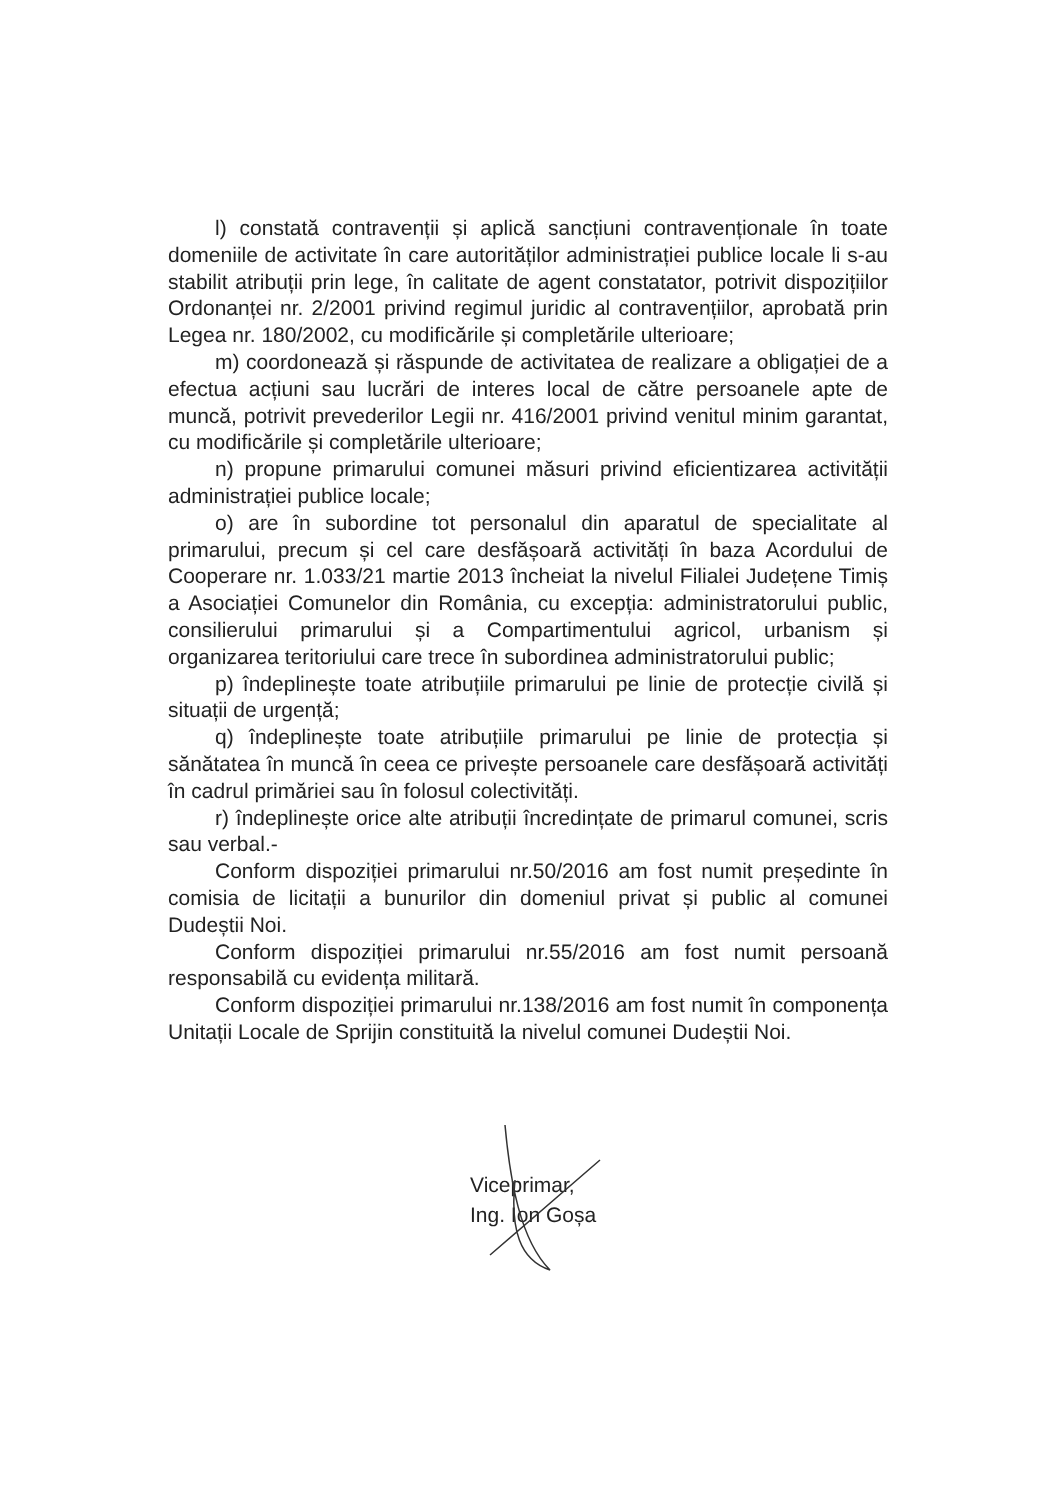l) constată contravenții și aplică sancțiuni contravenționale în toate domeniile de activitate în care autorităților administrației publice locale li s-au stabilit atribuții prin lege, în calitate de agent constatator, potrivit dispozițiilor Ordonanței nr. 2/2001 privind regimul juridic al contravențiilor, aprobată prin Legea nr. 180/2002, cu modificările și completările ulterioare;
m) coordonează și răspunde de activitatea de realizare a obligației de a efectua acțiuni sau lucrări de interes local de către persoanele apte de muncă, potrivit prevederilor Legii nr. 416/2001 privind venitul minim garantat, cu modificările și completările ulterioare;
n) propune primarului comunei măsuri privind eficientizarea activității administrației publice locale;
o) are în subordine tot personalul din aparatul de specialitate al primarului, precum și cel care desfășoară activități în baza Acordului de Cooperare nr. 1.033/21 martie 2013 încheiat la nivelul Filialei Județene Timiș a Asociației Comunelor din România, cu excepția: administratorului public, consilierului primarului și a Compartimentului agricol, urbanism și organizarea teritoriului care trece în subordinea administratorului public;
p) îndeplinește toate atribuțiile primarului pe linie de protecție civilă și situații de urgență;
q) îndeplinește toate atribuțiile primarului pe linie de protecția și sănătatea în muncă în ceea ce privește persoanele care desfășoară activități în cadrul primăriei sau în folosul colectivități.
r) îndeplinește orice alte atribuții încredințate de primarul comunei, scris sau verbal.-
Conform dispoziției primarului nr.50/2016 am fost numit președinte în comisia de licitații a bunurilor din domeniul privat și public al comunei Dudeștii Noi.
Conform dispoziției primarului nr.55/2016 am fost numit persoană responsabilă cu evidența militară.
Conform dispoziției primarului nr.138/2016 am fost numit în componența Unitații Locale de Sprijin constituită la nivelul comunei Dudeștii Noi.
Viceprimar,
Ing. Ion Goșa